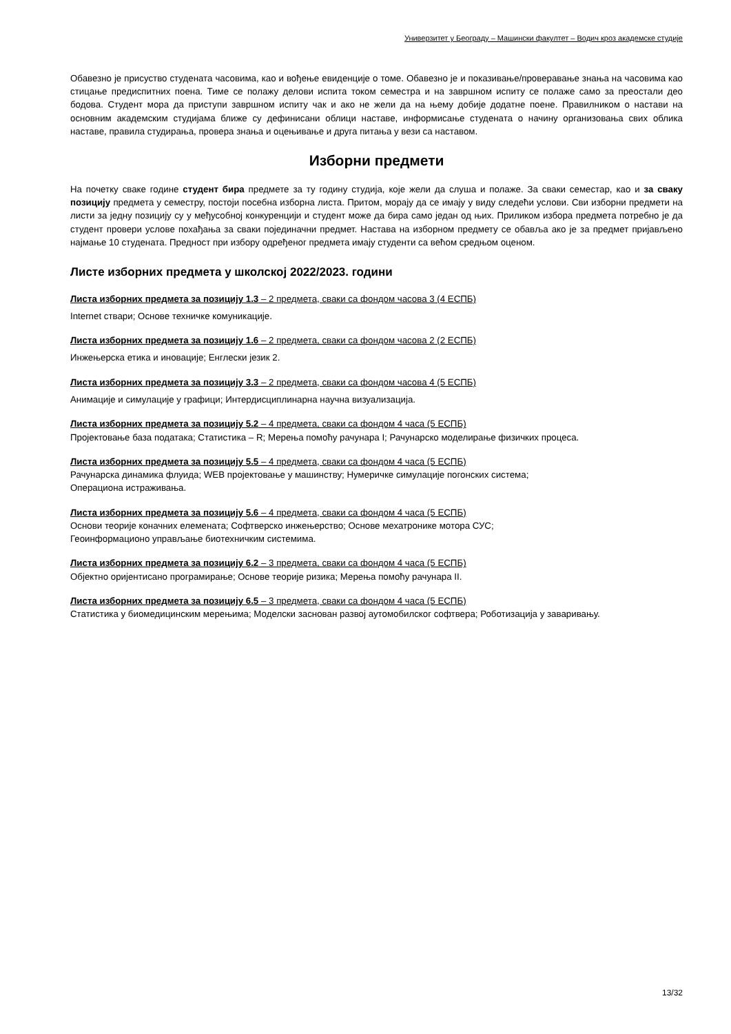Универзитет у Београду – Машински факултет – Водич кроз академске студије
Обавезно је присуство студената часовима, као и вођење евиденције о томе. Обавезно је и показивање/проверавање знања на часовима као стицање предиспитних поена. Тиме се полажу делови испита током семестра и на завршном испиту се полаже само за преостали део бодова. Студент мора да приступи завршном испиту чак и ако не жели да на њему добије додатне поене. Правилником о настави на основним академским студијама ближе су дефинисани облици наставе, информисање студената о начину организовања свих облика наставе, правила студирања, провера знања и оцењивање и друга питања у вези са наставом.
Изборни предмети
На почетку сваке године студент бира предмете за ту годину студија, које жели да слуша и полаже. За сваки семестар, као и за сваку позицију предмета у семестру, постоји посебна изборна листа. Притом, морају да се имају у виду следећи услови. Сви изборни предмети на листи за једну позицију су у међусобној конкуренцији и студент може да бира само један од њих. Приликом избора предмета потребно је да студент провери услове похађања за сваки појединачни предмет. Настава на изборном предмету се обавља ако је за предмет пријављено најмање 10 студената. Предност при избору одређеног предмета имају студенти са већом средњом оценом.
Листе изборних предмета у школској 2022/2023. години
Листа изборних предмета за позицију 1.3 – 2 предмета, сваки са фондом часова 3 (4 ЕСПБ)
Internet ствари; Основе техничке комуникације.
Листа изборних предмета за позицију 1.6 – 2 предмета, сваки са фондом часова 2 (2 ЕСПБ)
Инжењерска етика и иновације; Енглески језик 2.
Листа изборних предмета за позицију 3.3 – 2 предмета, сваки са фондом часова 4 (5 ЕСПБ)
Анимације и симулације у графици; Интердисциплинарна научна визуализација.
Листа изборних предмета за позицију 5.2 – 4 предмета, сваки са фондом 4 часа (5 ЕСПБ)
Пројектовање база података; Статистика – R; Мерења помоћу рачунара I; Рачунарско моделирање физичких процеса.
Листа изборних предмета за позицију 5.5 – 4 предмета, сваки са фондом 4 часа (5 ЕСПБ)
Рачунарска динамика флуида; WEB пројектовање у машинству; Нумеричке симулације погонских система;
Операциона истраживања.
Листа изборних предмета за позицију 5.6 – 4 предмета, сваки са фондом 4 часа (5 ЕСПБ)
Основи теорије коначних елемената; Софтверско инжењерство; Основе мехатронике мотора СУС;
Геоинформационо управљање биотехничким системима.
Листа изборних предмета за позицију 6.2 – 3 предмета, сваки са фондом 4 часа (5 ЕСПБ)
Објектно оријентисано програмирање; Основе теорије ризика; Мерења помоћу рачунара II.
Листа изборних предмета за позицију 6.5 – 3 предмета, сваки са фондом 4 часа (5 ЕСПБ)
Статистика у биомедицинским мерењима; Моделски заснован развој аутомобилског софтвера; Роботизација у заваривању.
13/32